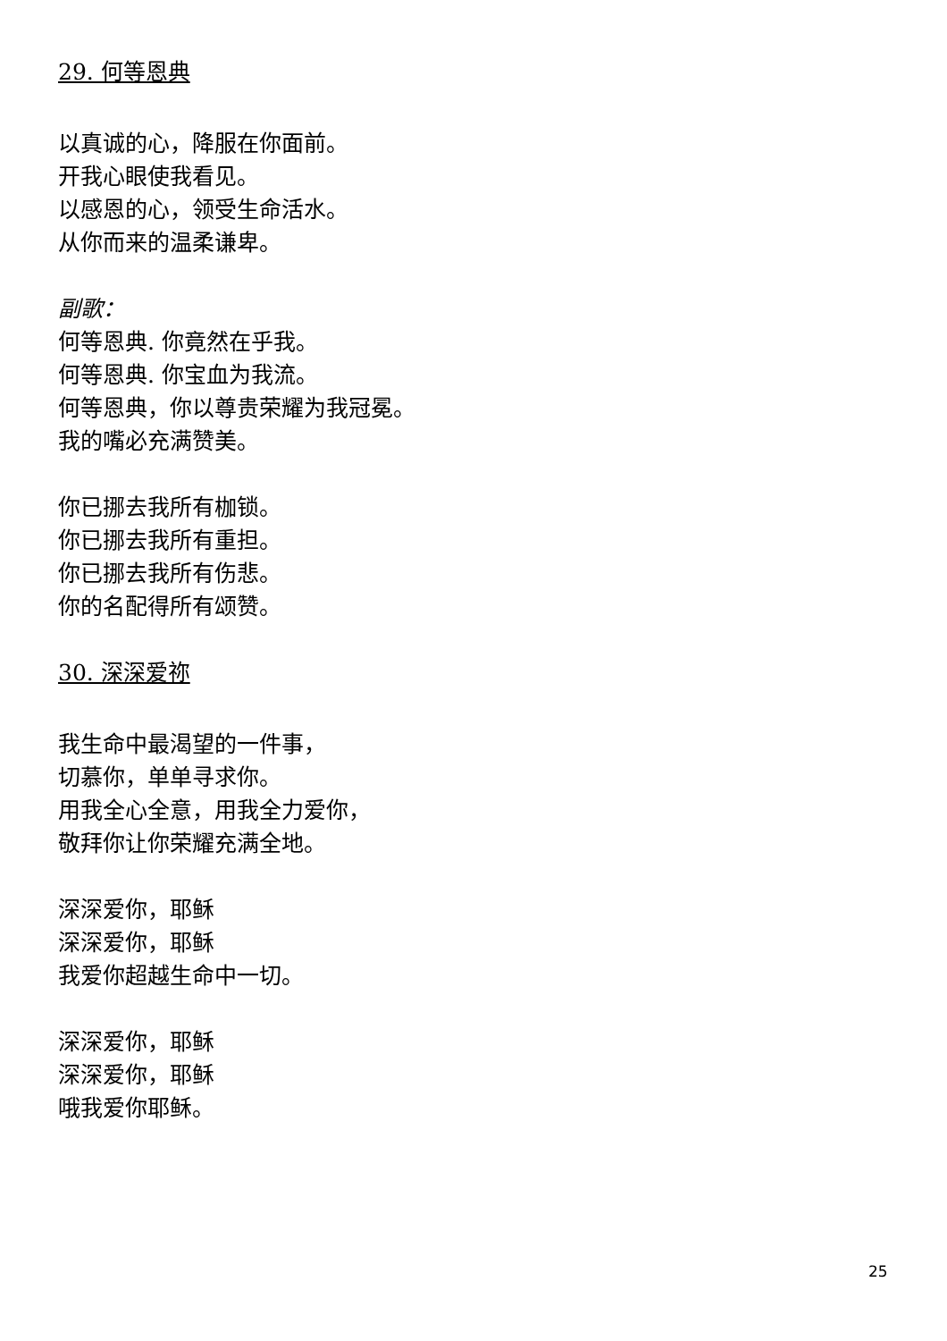29. 何等恩典
以真诚的心，降服在你面前。
开我心眼使我看见。
以感恩的心，领受生命活水。
从你而来的温柔谦卑。
副歌：
何等恩典. 你竟然在乎我。
何等恩典. 你宝血为我流。
何等恩典，你以尊贵荣耀为我冠冕。
我的嘴必充满赞美。
你已挪去我所有枷锁。
你已挪去我所有重担。
你已挪去我所有伤悲。
你的名配得所有颂赞。
30. 深深爱祢
我生命中最渴望的一件事，
切慕你，单单寻求你。
用我全心全意，用我全力爱你，
敬拜你让你荣耀充满全地。
深深爱你，耶稣
深深爱你，耶稣
我爱你超越生命中一切。
深深爱你，耶稣
深深爱你，耶稣
哦我爱你耶稣。
25